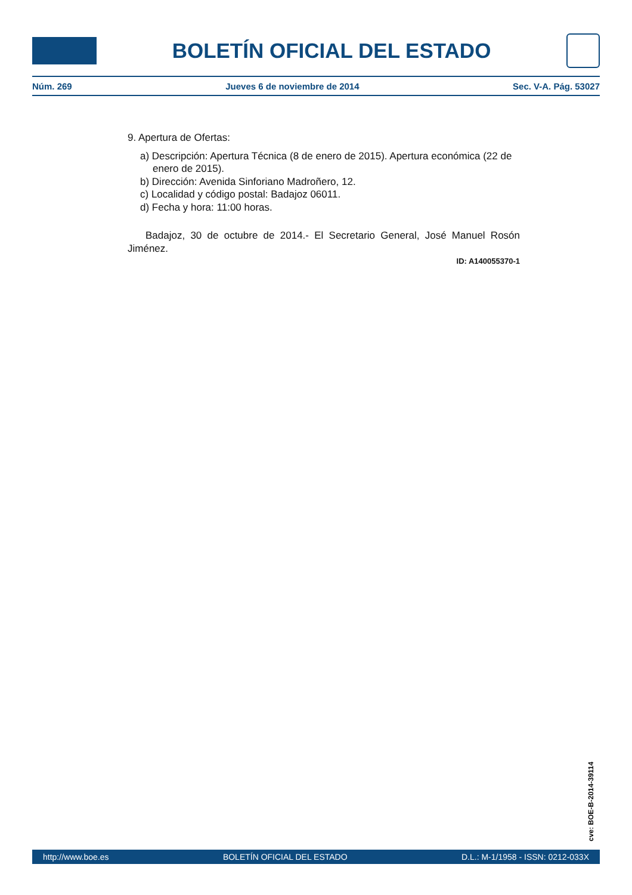BOLETÍN OFICIAL DEL ESTADO
Núm. 269 Jueves 6 de noviembre de 2014 Sec. V-A. Pág. 53027
9. Apertura de Ofertas:
a) Descripción: Apertura Técnica (8 de enero de 2015). Apertura económica (22 de enero de 2015).
b) Dirección: Avenida Sinforiano Madroñero, 12.
c) Localidad y código postal: Badajoz 06011.
d) Fecha y hora: 11:00 horas.
Badajoz, 30 de octubre de 2014.- El Secretario General, José Manuel Rosón Jiménez.
ID: A140055370-1
cve: BOE-B-2014-39114
http://www.boe.es BOLETÍN OFICIAL DEL ESTADO D.L.: M-1/1958 - ISSN: 0212-033X